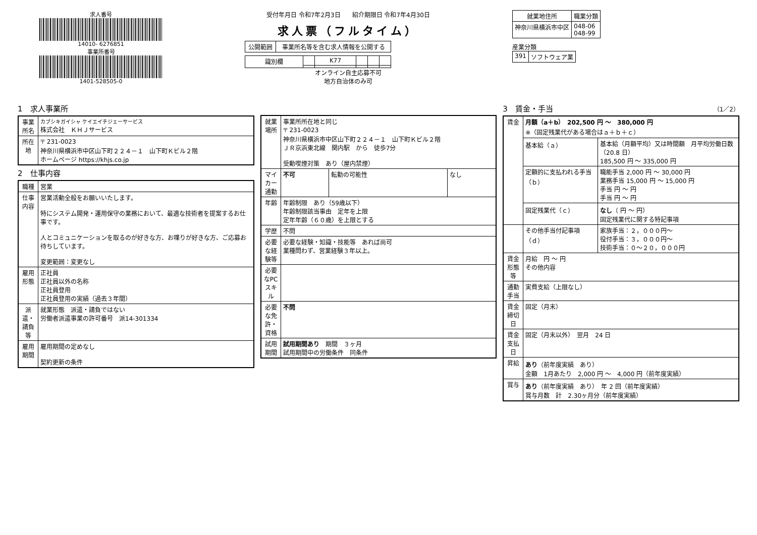求人番号
14010- 6276851
事業所番号
1401-528505-0
受付年月日 令和7年2月3日 紹介期限日 令和7年4月30日
求人票（フルタイム）
| 公開範囲 | 事業所名等を含む求人情報を公開する |
| 識別欄 | | K77 | | | |
オンライン自主応募不可
地方自治体のみ可
| 就業地住所 | 職業分類 |
| --- | --- |
| 神奈川県横浜市中区 | 048-06 048-99 |
産業分類
| 391 | ソフトウェア業 |
1　求人事業所
| 事業所名 | カブシキガイシャ ケイエイチジェーサービス 株式会社 ＫＨＪサービス |
| 所在地 | 〒 231-0023 神奈川県横浜市中区山下町２２４－１ 山下町Ｋビル２階 ホームページ https://khjs.co.jp |
2　仕事内容
| 職種 | 営業 |
| 仕事内容 | 営業活動全般をお願いいたします。 特にシステム開発・運用保守の業務において、最適な技術者を提案するお仕事です。 人とコミュニケーションを取るのが好きな方、お喋りが好きな方、ご応募お待ちしています。 変更範囲：変更なし |
| 雇用形態 | 正社員 正社員以外の名称 正社員登用 正社員登用の実績（過去３年間） |
| 派遣・請負等 | 就業形態 派遣・請負ではない 労働者派遣事業の許可番号 派14-301334 |
| 雇用期間 | 雇用期間の定めなし 契約更新の条件 |
| 就業場所 | 事業所所在地と同じ 〒 231-0023 神奈川県横浜市中区山下町２２４－１ 山下町Ｋビル２階 ＪＲ京浜東北線 関内駅 から 徒歩7分 受動喫煙対策 あり（屋内禁煙） | | |
| マイカー通勤 | 不可 | 転勤の可能性 | なし |
| 年齢 | 年齢制限 あり（59歳以下） 年齢制限該当事由 定年を上限 定年年齢（６０歳）を上限とする | | |
| 学歴 | 不問 | | |
| 必要な経験等 | 必要な経験・知識・技能等 あれば尚可 業種問わず、営業経験３年以上。 | | |
| 必要なPCスキル | | | |
| 必要な免許・資格 | 不問 | | |
| 試用期間 | 試用期間あり 期間 ３ヶ月 試用期間中の労働条件 同条件 | | |
3　賃金・手当 （1／2）
| 賃金 | 月額（a＋b） 202,500 円 ～ 380,000 円 ※（固定残業代がある場合はａ＋ｂ＋ｃ） | |
| | 基本給（ａ） | 基本給（月額平均）又は時間額 月平均労働日数（20.8 日） 185,500 円 ～ 335,000 円 |
| | 定額的に支払われる手当（ｂ） | 職能手当 2,000 円 ～ 30,000 円 業務手当 15,000 円 ～ 15,000 円 手当 円 ～ 円 手当 円 ～ 円 |
| | 固定残業代（ｃ） | なし （ 円 ～ 円） 固定残業代に関する特記事項 |
| | その他手当付記事項（ｄ） | 家族手当：２，０００円～ 役付手当：３，０００円～ 技術手当：０～２０，０００円 |
| 賃金形態等 | 月給 円 ～ 円 その他内容 | |
| 通勤手当 | 実費支給（上限なし） | |
| 賃金締切日 | 固定（月末） | |
| 賃金支払日 | 固定（月末以外） 翌月 24 日 | |
| 昇給 | あり （前年度実績 あり） 金額 1月あたり 2,000 円 ～ 4,000 円（前年度実績） | |
| 賞与 | あり （前年度実績 あり） 年 2 回（前年度実績） 賞与月数 計 2.30ヶ月分（前年度実績） | |